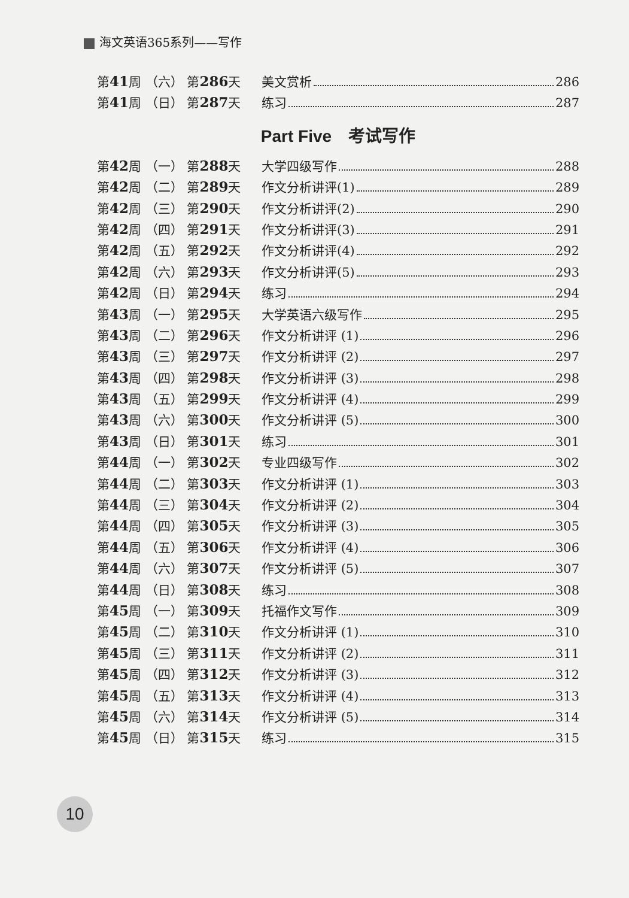海文英语365系列——写作
第41周 （六） 第286天 美文赏析 286
第41周 （日） 第287天 练习 287
Part Five　考试写作
第42周 （一） 第288天 大学四级写作 288
第42周 （二） 第289天 作文分析讲评(1) 289
第42周 （三） 第290天 作文分析讲评(2) 290
第42周 （四） 第291天 作文分析讲评(3) 291
第42周 （五） 第292天 作文分析讲评(4) 292
第42周 （六） 第293天 作文分析讲评(5) 293
第42周 （日） 第294天 练习 294
第43周 （一） 第295天 大学英语六级写作 295
第43周 （二） 第296天 作文分析讲评 (1) 296
第43周 （三） 第297天 作文分析讲评 (2) 297
第43周 （四） 第298天 作文分析讲评 (3) 298
第43周 （五） 第299天 作文分析讲评 (4) 299
第43周 （六） 第300天 作文分析讲评 (5) 300
第43周 （日） 第301天 练习 301
第44周 （一） 第302天 专业四级写作 302
第44周 （二） 第303天 作文分析讲评 (1) 303
第44周 （三） 第304天 作文分析讲评 (2) 304
第44周 （四） 第305天 作文分析讲评 (3) 305
第44周 （五） 第306天 作文分析讲评 (4) 306
第44周 （六） 第307天 作文分析讲评 (5) 307
第44周 （日） 第308天 练习 308
第45周 （一） 第309天 托福作文写作 309
第45周 （二） 第310天 作文分析讲评 (1) 310
第45周 （三） 第311天 作文分析讲评 (2) 311
第45周 （四） 第312天 作文分析讲评 (3) 312
第45周 （五） 第313天 作文分析讲评 (4) 313
第45周 （六） 第314天 作文分析讲评 (5) 314
第45周 （日） 第315天 练习 315
10